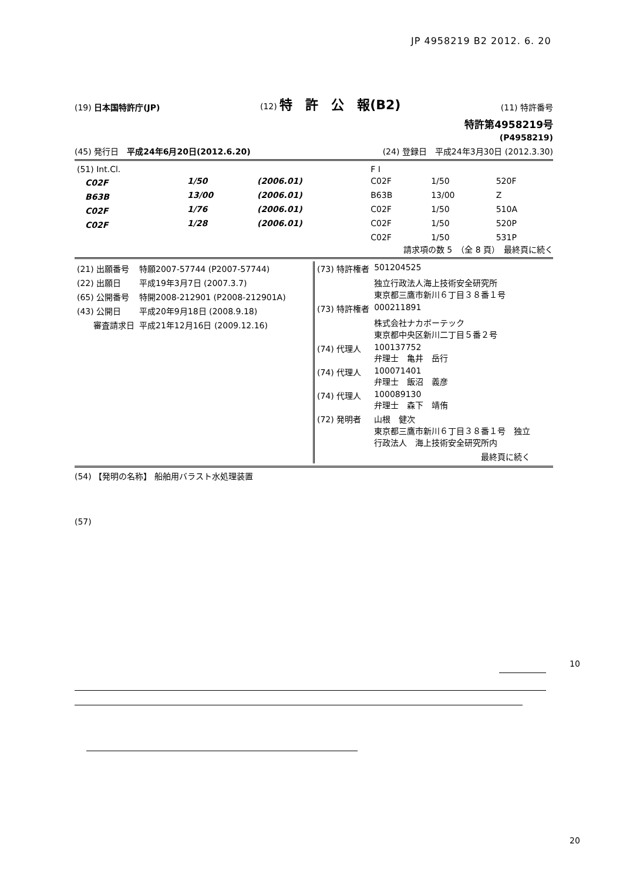JP 4958219 B2 2012. 6. 20
(19) 日本国特許庁(JP) (12) 特　許　公　報(B2) (11) 特許番号
特許第4958219号
(P4958219)
(45) 発行日　平成24年6月20日(2012.6.20) (24) 登録日　平成24年3月30日 (2012.3.30)
| (51) Int.Cl. | | | F I | | |
| C02F | 1/50 | (2006.01) | C02F | 1/50 | 520F |
| B63B | 13/00 | (2006.01) | B63B | 13/00 | Z |
| C02F | 1/76 | (2006.01) | C02F | 1/50 | 510A |
| C02F | 1/28 | (2006.01) | C02F | 1/50 | 520P |
| | | | C02F | 1/50 | 531P |
請求項の数 5　（全 8 頁）　最終頁に続く
| (21) 出願番号 | 特願2007-57744 (P2007-57744) |
| (22) 出願日 | 平成19年3月7日 (2007.3.7) |
| (65) 公開番号 | 特開2008-212901 (P2008-212901A) |
| (43) 公開日 | 平成20年9月18日 (2008.9.18) |
| 審査請求日 | 平成21年12月16日 (2009.12.16) |
| (73) 特許権者 | 501204525 |
| | 独立行政法人海上技術安全研究所 東京都三鷹市新川６丁目３８番１号 |
| (73) 特許権者 | 000211891 |
| | 株式会社ナカボーテック 東京都中央区新川二丁目５番２号 |
| (74) 代理人 | 100137752 弁理士 亀井 岳行 |
| (74) 代理人 | 100071401 弁理士 飯沼 義彦 |
| (74) 代理人 | 100089130 弁理士 森下 靖侑 |
| (72) 発明者 | 山根 健次 東京都三鷹市新川６丁目３８番１号 独立 行政法人 海上技術安全研究所内 |
| | 最終頁に続く |
(54) 【発明の名称】 船舶用バラスト水処理装置
(57)
10
20